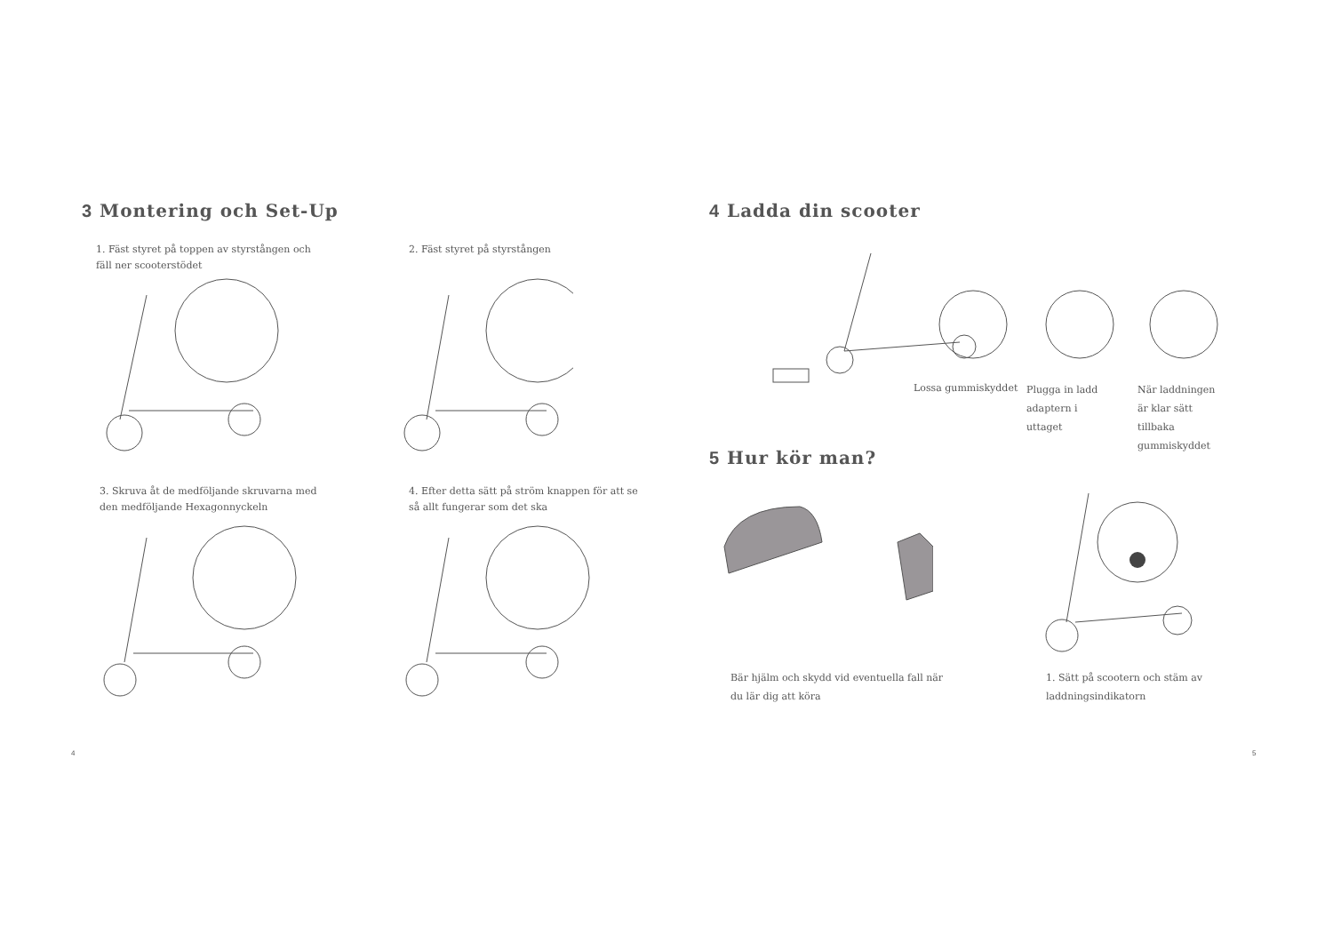3 Montering och Set-Up
1. Fäst styret på toppen av styrstången och fäll ner scooterstödet
2. Fäst styret på styrstången
3. Skruva åt de medföljande skruvarna med den medföljande Hexagonnyckeln
4. Efter detta sätt på ström knappen för att se så allt fungerar som det ska
4
4 Ladda din scooter
Lossa gummiskyddet
Plugga in ladd adaptern i uttaget
När laddningen är klar sätt tillbaka gummiskyddet
5 Hur kör man?
Bär hjälm och skydd vid eventuella fall när du lär dig att köra
1. Sätt på scootern och stäm av laddningsindikatorn
5